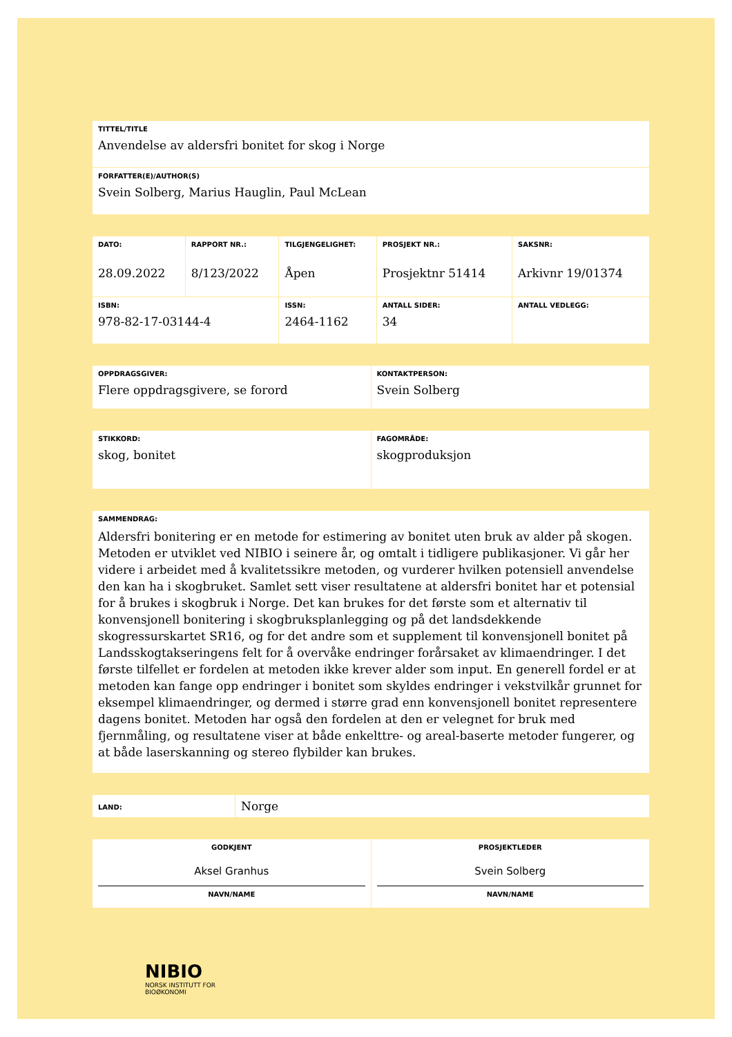| TITTEL/TITLE Anvendelse av aldersfri bonitet for skog i Norge |
| FORFATTER(E)/AUTHOR(S) Svein Solberg, Marius Hauglin, Paul McLean |
| DATO: 28.09.2022 | RAPPORT NR.: 8/123/2022 | TILGJENGELIGHET: Åpen | PROSJEKT NR.: Prosjektnr 51414 | SAKSNR: Arkivnr 19/01374 |
| ISBN: 978-82-17-03144-4 | | ISSN: 2464-1162 | ANTALL SIDER: 34 | ANTALL VEDLEGG: |
| OPPDRAGSGIVER: Flere oppdragsgivere, se forord | KONTAKTPERSON: Svein Solberg |
| STIKKORD: skog, bonitet | FAGOMRÅDE: skogproduksjon |
| SAMMENDRAG: Aldersfri bonitering er en metode for estimering av bonitet uten bruk av alder på skogen. Metoden er utviklet ved NIBIO i seinere år, og omtalt i tidligere publikasjoner. Vi går her videre i arbeidet med å kvalitetssikre metoden, og vurderer hvilken potensiell anvendelse den kan ha i skogbruket. Samlet sett viser resultatene at aldersfri bonitet har et potensial for å brukes i skogbruk i Norge. Det kan brukes for det første som et alternativ til konvensjonell bonitering i skogbruksplanlegging og på det landsdekkende skogressurskartet SR16, og for det andre som et supplement til konvensjonell bonitet på Landsskogtakseringens felt for å overvåke endringer forårsaket av klimaendringer. I det første tilfellet er fordelen at metoden ikke krever alder som input. En generell fordel er at metoden kan fange opp endringer i bonitet som skyldes endringer i vekstvilkår grunnet for eksempel klimaendringer, og dermed i større grad enn konvensjonell bonitet representere dagens bonitet. Metoden har også den fordelen at den er velegnet for bruk med fjernmåling, og resultatene viser at både enkelttre- og areal-baserte metoder fungerer, og at både laserskanning og stereo flybilder kan brukes. |
| LAND: | Norge |
| GODKJENT Aksel Granhus NAVN/NAME | PROSJEKTLEDER Svein Solberg NAVN/NAME |
NIBIO
NORSK INSTITUTT FOR
BIOØKONOMI